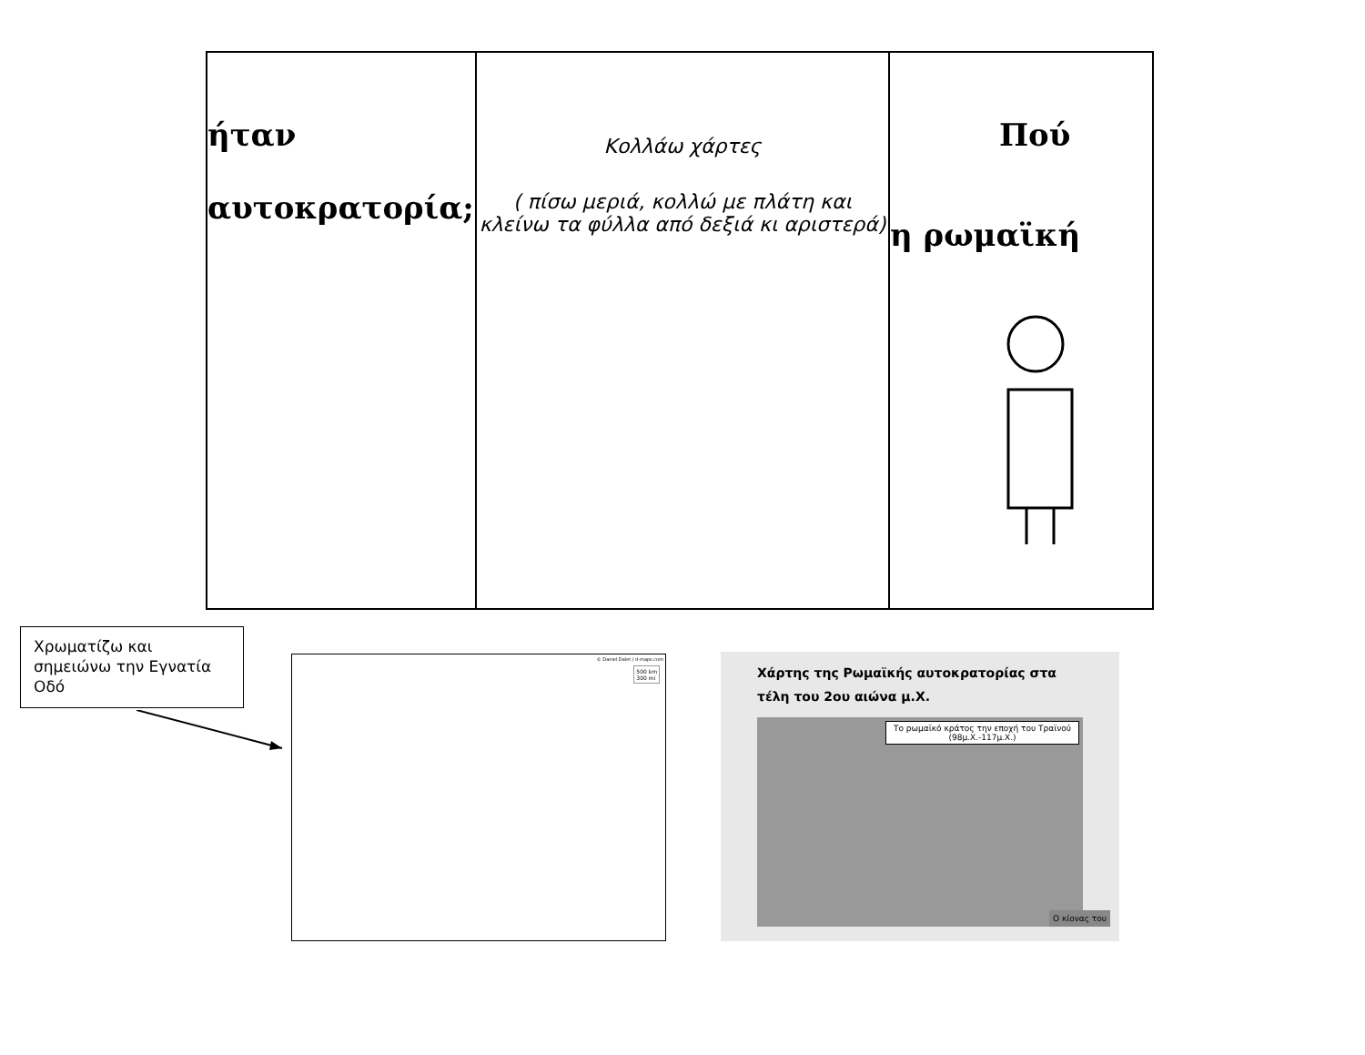| ήταν αυτοκρατορία; | Κολλάω χάρτες ( πίσω μεριά, κολλώ με πλάτη και κλείνω τα φύλλα από δεξιά κι αριστερά) | Πού η ρωμαϊκή |
Χρωματίζω και σημειώνω την Εγνατία Οδό
© Daniel Dalet / d-maps.com
500 km
300 mi
Χάρτης της Ρωμαϊκής αυτοκρατορίας στα τέλη του 2ου αιώνα μ.Χ.
Το ρωμαϊκό κράτος την εποχή του Τραϊνού
(98μ.Χ.-117μ.Χ.)
Ο κίονας του